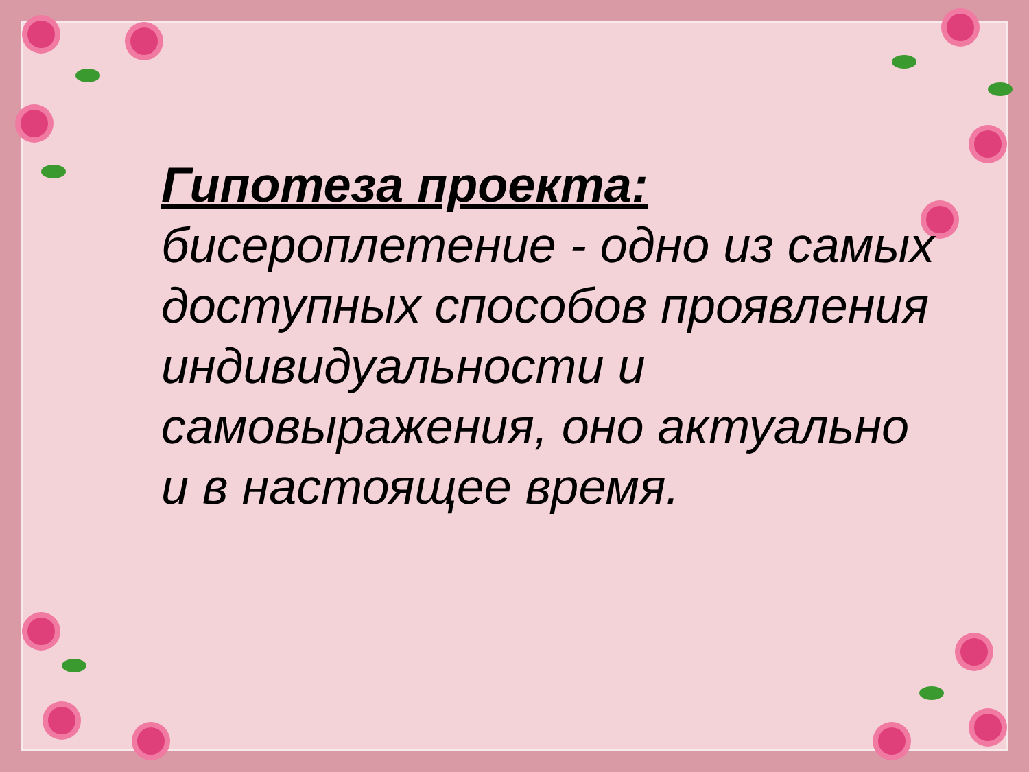Гипотеза проекта:
бисероплетение - одно из самых доступных способов проявления индивидуальности и самовыражения, оно актуально и в настоящее время.